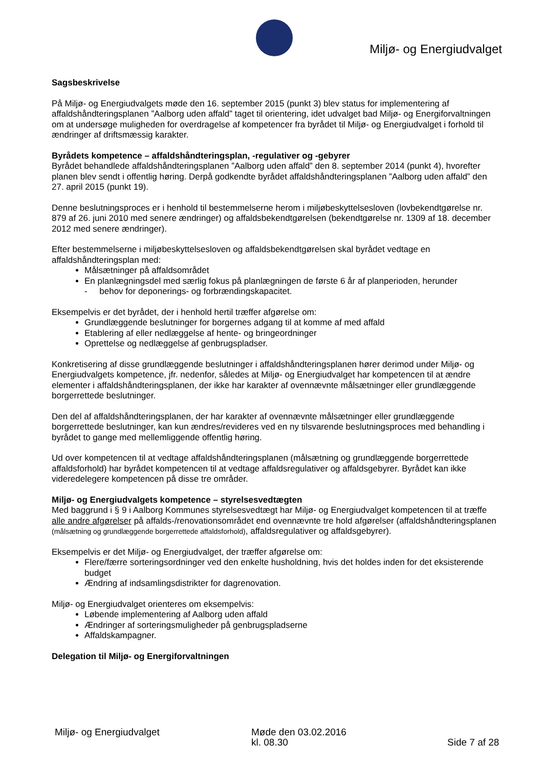Miljø- og Energiudvalget
Sagsbeskrivelse
På Miljø- og Energiudvalgets møde den 16. september 2015 (punkt 3) blev status for implementering af affaldshåndteringsplanen ”Aalborg uden affald” taget til orientering, idet udvalget bad Miljø- og Energiforvaltningen om at undersøge muligheden for overdragelse af kompetencer fra byrådet til Miljø- og Energiudvalget i forhold til ændringer af driftsmæssig karakter.
Byrådets kompetence – affaldshåndteringsplan, -regulativer og -gebyrer
Byrådet behandlede affaldshåndteringsplanen ”Aalborg uden affald” den 8. september 2014 (punkt 4), hvorefter planen blev sendt i offentlig høring. Derpå godkendte byrådet affaldshåndteringsplanen ”Aalborg uden affald” den 27. april 2015 (punkt 19).
Denne beslutningsproces er i henhold til bestemmelserne herom i miljøbeskyttelsesloven (lovbekendtgørelse nr. 879 af 26. juni 2010 med senere ændringer) og affaldsbekendtgørelsen (bekendtgørelse nr. 1309 af 18. december 2012 med senere ændringer).
Efter bestemmelserne i miljøbeskyttelsesloven og affaldsbekendtgørelsen skal byrådet vedtage en affaldshåndteringsplan med:
Målsætninger på affaldsområdet
En planlægningsdel med særlig fokus på planlægningen de første 6 år af planperioden, herunder
- behov for deponerings- og forbrændingskapacitet.
Eksempelvis er det byrådet, der i henhold hertil træffer afgørelse om:
Grundlæggende beslutninger for borgernes adgang til at komme af med affald
Etablering af eller nedlæggelse af hente- og bringeordninger
Oprettelse og nedlæggelse af genbrugspladser.
Konkretisering af disse grundlæggende beslutninger i affaldshåndteringsplanen hører derimod under Miljø- og Energiudvalgets kompetence, jfr. nedenfor, således at Miljø- og Energiudvalget har kompetencen til at ændre elementer i affaldshåndteringsplanen, der ikke har karakter af ovennævnte målsætninger eller grundlæggende borgerrettede beslutninger.
Den del af affaldshåndteringsplanen, der har karakter af ovennævnte målsætninger eller grundlæggende borgerrettede beslutninger, kan kun ændres/revideres ved en ny tilsvarende beslutningsproces med behandling i byrådet to gange med mellemliggende offentlig høring.
Ud over kompetencen til at vedtage affaldshåndteringsplanen (målsætning og grundlæggende borgerrettede affaldsforhold) har byrådet kompetencen til at vedtage affaldsregulativer og affaldsgebyrer. Byrådet kan ikke videredelegere kompetencen på disse tre områder.
Miljø- og Energiudvalgets kompetence – styrelsesvedtægten
Med baggrund i § 9 i Aalborg Kommunes styrelsesvedtægt har Miljø- og Energiudvalget kompetencen til at træffe alle andre afgørelser på affalds-/renovationsområdet end ovennævnte tre hold afgørelser (affaldshåndteringsplanen (målsætning og grundlæggende borgerrettede affaldsforhold), affaldsregulativer og affaldsgebyrer).
Eksempelvis er det Miljø- og Energiudvalget, der træffer afgørelse om:
Flere/færre sorteringsordninger ved den enkelte husholdning, hvis det holdes inden for det eksisterende budget
Ændring af indsamlingsdistrikter for dagrenovation.
Miljø- og Energiudvalget orienteres om eksempelvis:
Løbende implementering af Aalborg uden affald
Ændringer af sorteringsmuligheder på genbrugspladserne
Affaldskampagner.
Delegation til Miljø- og Energiforvaltningen
Miljø- og Energiudvalget Møde den 03.02.2016
kl. 08.30
Side 7 af 28